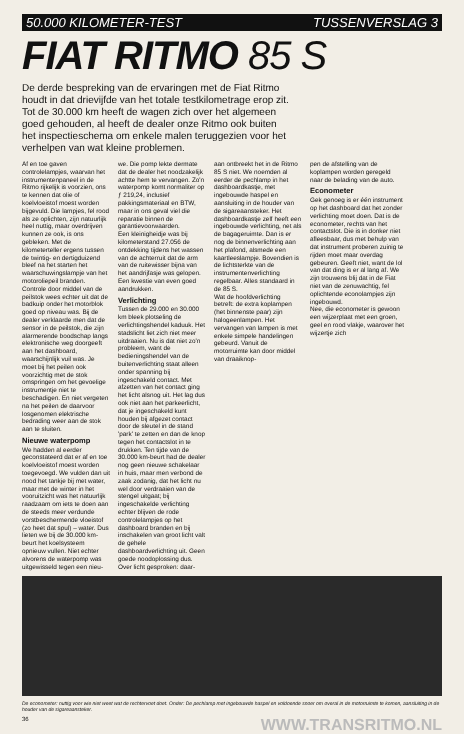50.000 KILOMETER-TEST TUSSENVERSLAG 3
FIAT RITMO 85 S
De derde bespreking van de ervaringen met de Fiat Ritmo houdt in dat drievijfde van het totale testkilometrage erop zit. Tot de 30.000 km heeft de wagen zich over het algemeen goed gehouden, al heeft de dealer onze Ritmo ook buiten het inspectieschema om enkele malen teruggezien voor het verhelpen van wat kleine problemen.
Af en toe gaven controlelampjes, waarvan het instrumentenpaneel in de Ritmo rijkelijk is voorzien, ons te kennen dat olie of koelvloeistof moest worden bijgevuld. Die lampjes, fel rood als ze oplichten, zijn natuurlijk heel nuttig, maar overdrijven kunnen ze ook, is ons gebleken. Met de kilometerteller ergens tussen de twintig- en dertigduizend bleef na het starten het waarschuwingslampje van het motoroliepeil branden. Controle door middel van de peilstok wees echter uit dat de badkuip onder het motorblok goed op niveau was. Bij de dealer verklaarde men dat de sensor in de peilstok, die zijn alarmerende boodschap langs elektronische weg doorgeeft aan het dashboard, waarschijnlijk vuil was. Je moet bij het peilen ook voorzichtig met de stok omspringen om het gevoelige instrumentje niet te beschadigen. En niet vergeten na het peilen de daarvoor losgenomen elektrische bedrading weer aan de stok aan te sluiten.
Nieuwe waterpomp
We hadden al eerder geconstateerd dat er af en toe koelvloeistof moest worden toegevoegd. We vulden dan uit nood het tankje bij met water, maar met de winter in het vooruitzicht was het natuurlijk raadzaam om iets te doen aan de steeds meer verdunde vorstbeschermende vloeistof (zo heet dat spul) – water. Dus lieten we bij de 30.000 km-beurt het koelsysteem opnieuw vullen. Niet echter alvorens de waterpomp was uitgewisseld tegen een nieu-
we. Die pomp lekte dermate dat de dealer het noodzakelijk achtte hem te vervangen. Zo'n waterpomp komt normaliter op ƒ 219,24, inclusief pakkingsmateriaal en BTW, maar in ons geval viel die reparatie binnen de garantievoorwaarden.
Een kleinigheidje was bij kilometerstand 27.056 de ontdekking tijdens het wassen van de achterruit dat de arm van de ruitewisser bijna van het aandrijfasje was gelopen. Een kwestie van even goed aandrukken.
Verlichting
Tussen de 29.000 en 30.000 km bleek plotseling de verlichtingshendel kaduuk. Het stadslicht liet zich niet meer uitdraaien. Nu is dat niet zo'n probleem, want de bedieningshendel van de buitenverlichting staat alleen onder spanning bij ingeschakeld contact. Met afzetten van het contact ging het licht alsnog uit. Het lag dus ook niet aan het parkeerlicht, dat je ingeschakeld kunt houden bij afgezet contact door de sleutel in de stand 'park' te zetten en dan de knop tegen het contactslot in te drukken. Ten tijde van de 30.000 km-beurt had de dealer nog geen nieuwe schakelaar in huis, maar men verbond de zaak zodanig, dat het licht nu wel door verdraaien van de stengel uitgaat; bij ingeschakelde verlichting echter blijven de rode controlelampjes op het dashboard branden en bij inschakelen van groot licht valt de gehele dashboardverlichting uit. Geen goede noodoplossing dus.
Over licht gesproken: daar-
aan ontbreekt het in de Ritmo 85 S niet. We noemden al eerder de pechlamp in het dashboardkastje, met ingebouwde haspel en aansluiting in de houder van de sigareaansteker. Het dashboardkastje zelf heeft een ingebouwde verlichting, net als de bagageruimte. Dan is er nog de binnenverlichting aan het plafond, alsmede een kaartleeslampje. Bovendien is de lichtsterkte van de instrumentenverlichting regelbaar. Alles standaard in de 85 S.
Wat de hoofdverlichting betreft: de extra koplampen (het binnenste paar) zijn halogeenlampen. Het vervangen van lampen is met enkele simpele handelingen gebeurd. Vanuit de motorruimte kan door middel van draaiknop-
pen de afstelling van de koplampen worden geregeld naar de belading van de auto.
Econometer
Gek genoeg is er één instrument op het dashboard dat het zonder verlichting moet doen. Dat is de econometer, rechts van het contactslot. Die is in donker niet afleesbaar, dus met behulp van dat instrument proberen zuinig te rijden moet maar overdag gebeuren. Geeft niet, want de lol van dat ding is er al lang af. We zijn trouwens blij dat in de Fiat niet van de zenuwachtig, fel oplichtende econolampjes zijn ingebouwd.
Nee, die econometer is gewoon een wijzerplaat met een groen, geel en rood vlakje, waarover het wijzertje zich
De econometer: nuttig voor wie niet weet wat de rechtervoet doet. Onder: De pechlamp met ingebouwde haspel en voldoende snoer om overal in de motorruimte te komen, aansluiting in de houder van de sigareaansteker.
36 WWW.TRANSRITMO.NL